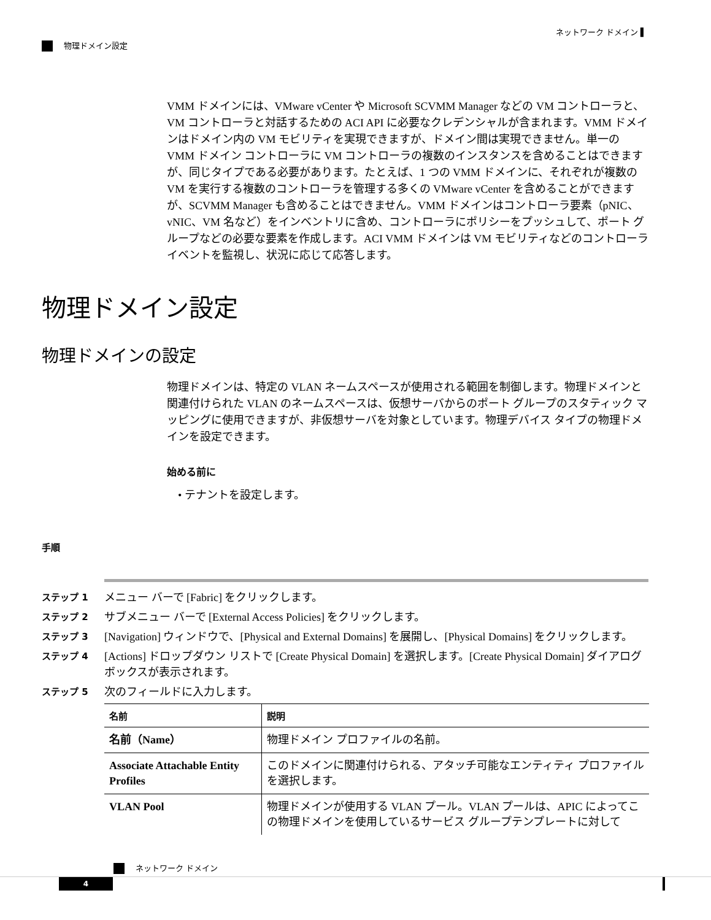ネットワーク ドメイン ▌
物理ドメイン設定
VMM ドメインには、VMware vCenter や Microsoft SCVMM Manager などの VM コントローラと、VM コントローラと対話するための ACI API に必要なクレデンシャルが含まれます。VMM ドメインはドメイン内の VM モビリティを実現できますが、ドメイン間は実現できません。単一の VMM ドメイン コントローラに VM コントローラの複数のインスタンスを含めることはできますが、同じタイプである必要があります。たとえば、1 つの VMM ドメインに、それぞれが複数の VM を実行する複数のコントローラを管理する多くの VMware vCenter を含めることができますが、SCVMM Manager も含めることはできません。VMM ドメインはコントローラ要素（pNIC、vNIC、VM 名など）をインベントリに含め、コントローラにポリシーをプッシュして、ポート グループなどの必要な要素を作成します。ACI VMM ドメインは VM モビリティなどのコントローラ イベントを監視し、状況に応じて応答します。
物理ドメイン設定
物理ドメインの設定
物理ドメインは、特定の VLAN ネームスペースが使用される範囲を制御します。物理ドメインと関連付けられた VLAN のネームスペースは、仮想サーバからのポート グループのスタティック マッピングに使用できますが、非仮想サーバを対象としています。物理デバイス タイプの物理ドメインを設定できます。
始める前に
• テナントを設定します。
手順
ステップ 1
メニュー バーで [Fabric] をクリックします。
ステップ 2
サブメニュー バーで [External Access Policies] をクリックします。
ステップ 3
[Navigation] ウィンドウで、[Physical and External Domains] を展開し、[Physical Domains] をクリックします。
ステップ 4
[Actions] ドロップダウン リストで [Create Physical Domain] を選択します。[Create Physical Domain] ダイアログボックスが表示されます。
ステップ 5
次のフィールドに入力します。
| 名前 | 説明 |
| --- | --- |
| 名前（Name） | 物理ドメイン プロファイルの名前。 |
| Associate Attachable Entity Profiles | このドメインに関連付けられる、アタッチ可能なエンティティ プロファイルを選択します。 |
| VLAN Pool | 物理ドメインが使用する VLAN プール。VLAN プールは、APIC によってこの物理ドメインを使用しているサービス グループテンプレートに対して |
ネットワーク ドメイン
4